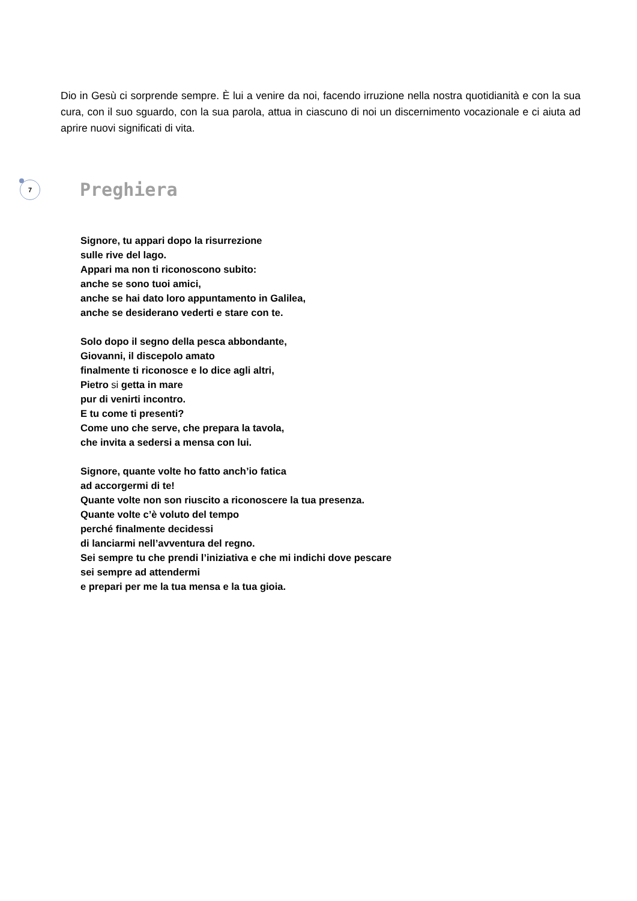Dio in Gesù ci sorprende sempre. È lui a venire da noi, facendo irruzione nella nostra quotidianità e con la sua cura, con il suo sguardo, con la sua parola, attua in ciascuno di noi un discernimento vocazionale e ci aiuta ad aprire nuovi significati di vita.
7
Preghiera
Signore, tu appari dopo la risurrezione
sulle rive del lago.
Appari ma non ti riconoscono subito:
anche se sono tuoi amici,
anche se hai dato loro appuntamento in Galilea,
anche se desiderano vederti e stare con te.
Solo dopo il segno della pesca abbondante,
Giovanni, il discepolo amato
finalmente ti riconosce e lo dice agli altri,
Pietro si getta in mare
pur di venirti incontro.
E tu come ti presenti?
Come uno che serve, che prepara la tavola,
che invita a sedersi a mensa con lui.
Signore, quante volte ho fatto anch’io fatica
ad accorgermi di te!
Quante volte non son riuscito a riconoscere la tua presenza.
Quante volte c’è voluto del tempo
perché finalmente decidessi
di lanciarmi nell’avventura del regno.
Sei sempre tu che prendi l’iniziativa e che mi indichi dove pescare
sei sempre ad attendermi
e prepari per me la tua mensa e la tua gioia.